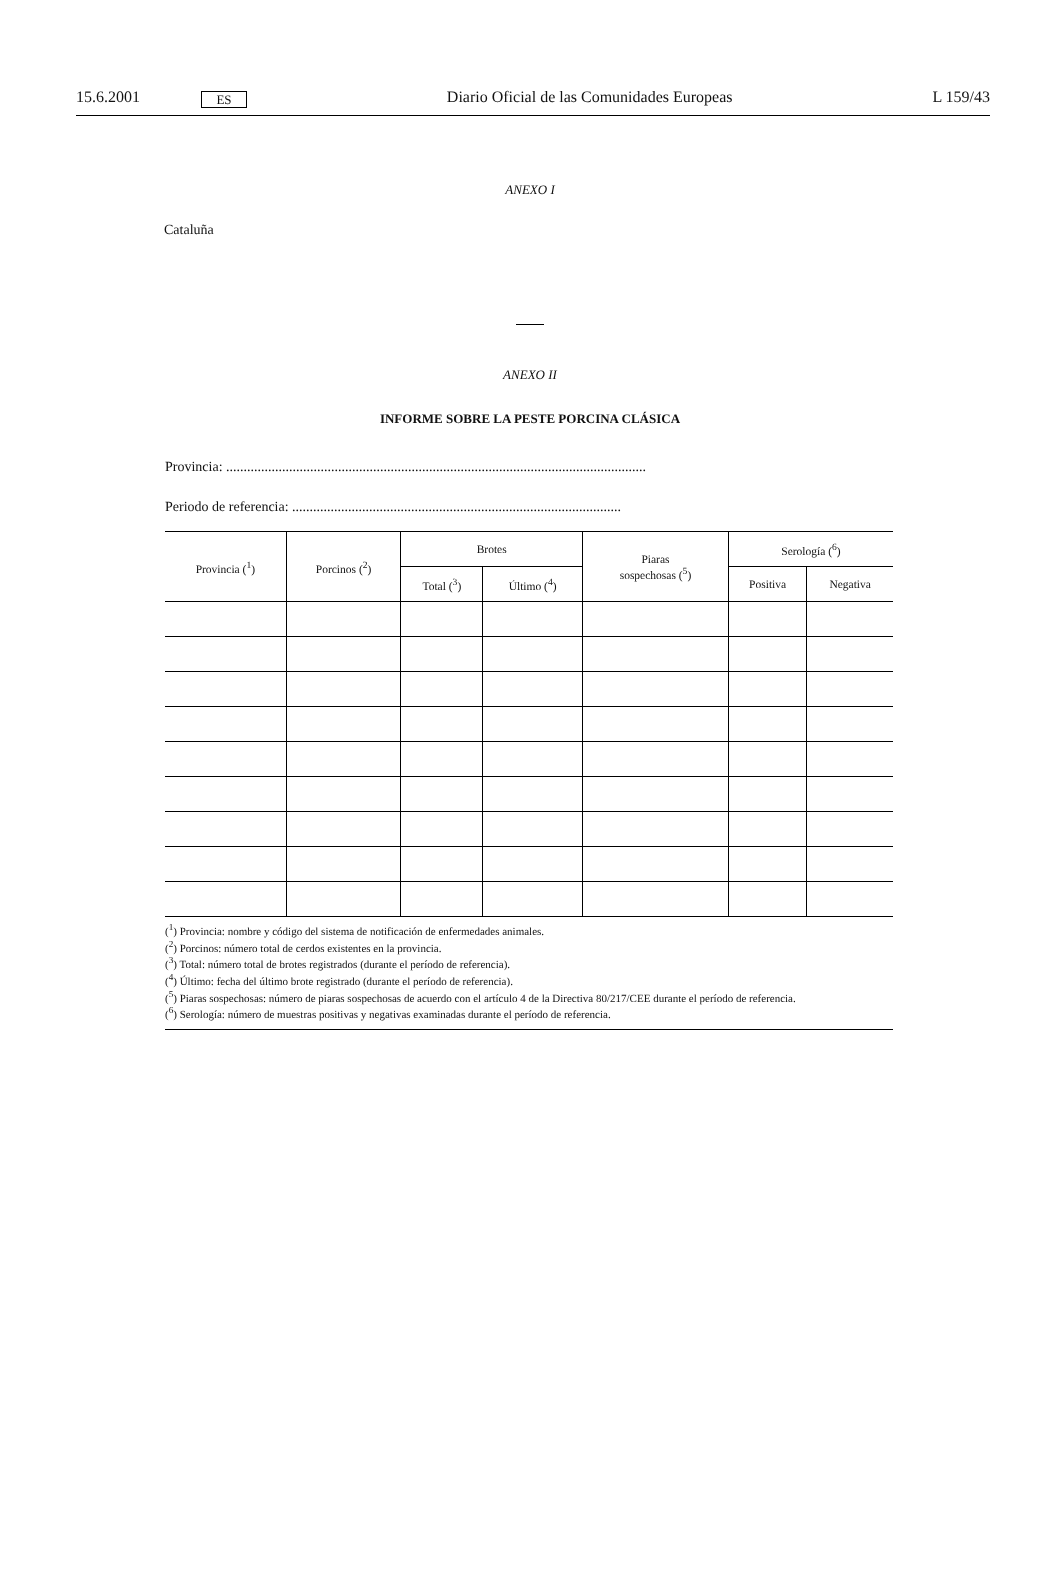15.6.2001 ES Diario Oficial de las Comunidades Europeas L 159/43
ANEXO I
Cataluña
ANEXO II
INFORME SOBRE LA PESTE PORCINA CLÁSICA
Provincia: ........................................................................................................................
Periodo de referencia: ..............................................................................................
| Provincia (<sup>1</sup>) | Porcinos (<sup>2</sup>) | Brotes | | Piaras sospechosas (<sup>5</sup>) | Serología (<sup>6</sup>) | |
| --- | --- | --- | --- | --- | --- | --- |
| | | Total (<sup>3</sup>) | Último (<sup>4</sup>) | | Positiva | Negativa |
(<sup>1</sup>) Provincia: nombre y código del sistema de notificación de enfermedades animales.
(<sup>2</sup>) Porcinos: número total de cerdos existentes en la provincia.
(<sup>3</sup>) Total: número total de brotes registrados (durante el período de referencia).
(<sup>4</sup>) Último: fecha del último brote registrado (durante el período de referencia).
(<sup>5</sup>) Piaras sospechosas: número de piaras sospechosas de acuerdo con el artículo 4 de la Directiva 80/217/CEE durante el período de referencia.
(<sup>6</sup>) Serología: número de muestras positivas y negativas examinadas durante el período de referencia.